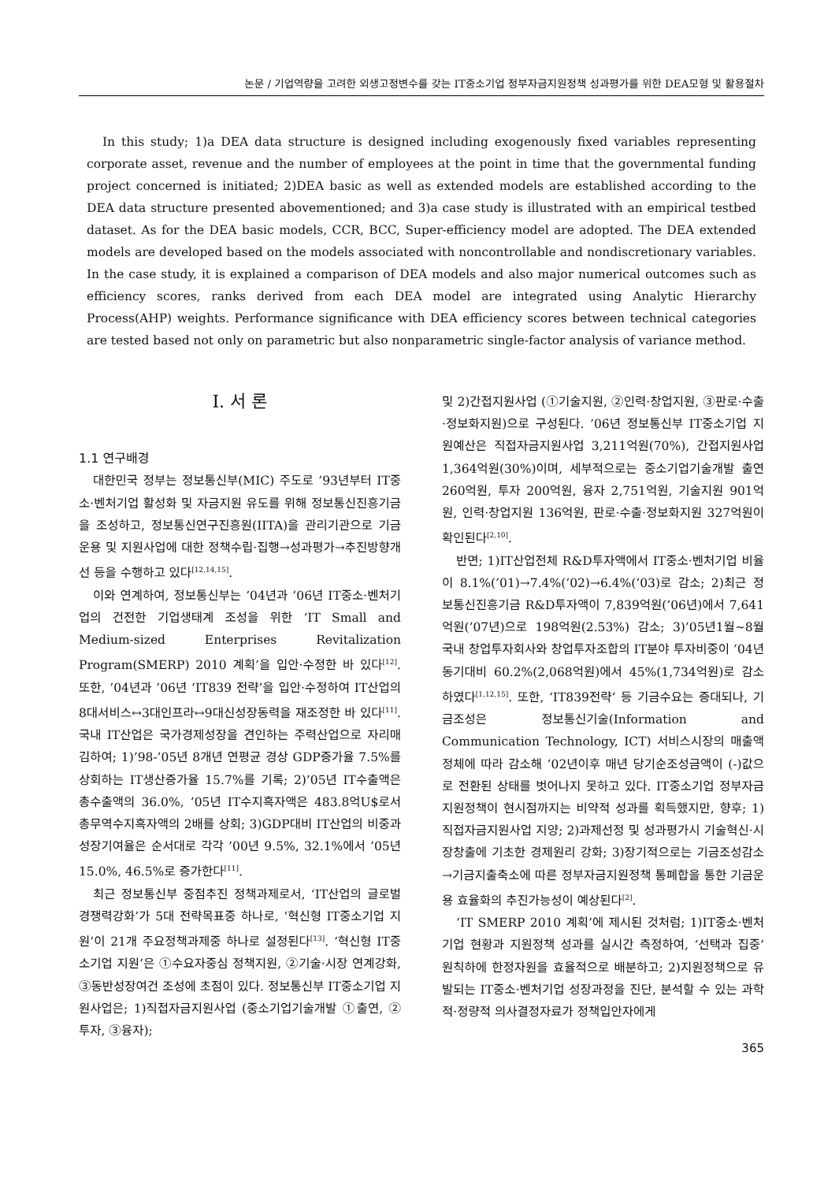논문 / 기업역량을 고려한 외생고정변수를 갖는 IT중소기업 정부자금지원정책 성과평가를 위한 DEA모형 및 활용절차
In this study; 1)a DEA data structure is designed including exogenously fixed variables representing corporate asset, revenue and the number of employees at the point in time that the governmental funding project concerned is initiated; 2)DEA basic as well as extended models are established according to the DEA data structure presented abovementioned; and 3)a case study is illustrated with an empirical testbed dataset. As for the DEA basic models, CCR, BCC, Super-efficiency model are adopted. The DEA extended models are developed based on the models associated with noncontrollable and nondiscretionary variables. In the case study, it is explained a comparison of DEA models and also major numerical outcomes such as efficiency scores, ranks derived from each DEA model are integrated using Analytic Hierarchy Process(AHP) weights. Performance significance with DEA efficiency scores between technical categories are tested based not only on parametric but also nonparametric single-factor analysis of variance method.
Ⅰ. 서 론
1.1 연구배경
대한민국 정부는 정보통신부(MIC) 주도로 ’93년부터 IT중소·벤처기업 활성화 및 자금지원 유도를 위해 정보통신진흥기금을 조성하고, 정보통신연구진흥원(IITA)을 관리기관으로 기금운용 및 지원사업에 대한 정책수립·집행→성과평가→추진방향개선 등을 수행하고 있다<sup>[12,14,15]</sup>.
이와 연계하여, 정보통신부는 ’04년과 ’06년 IT중소·벤처기업의 건전한 기업생태계 조성을 위한 ‘IT Small and Medium-sized Enterprises Revitalization Program(SMERP) 2010 계획’을 입안·수정한 바 있다<sup>[12]</sup>. 또한, ’04년과 ’06년 ‘IT839 전략’을 입안·수정하여 IT산업의 8대서비스↔3대인프라↔9대신성장동력을 재조정한 바 있다<sup>[11]</sup>. 국내 IT산업은 국가경제성장을 견인하는 주력산업으로 자리매김하여; 1)’98-’05년 8개년 연평균 경상 GDP증가율 7.5%를 상회하는 IT생산증가율 15.7%를 기록; 2)’05년 IT수출액은 총수출액의 36.0%, ’05년 IT수지흑자액은 483.8억U$로서 총무역수지흑자액의 2배를 상회; 3)GDP대비 IT산업의 비중과 성장기여율은 순서대로 각각 ’00년 9.5%, 32.1%에서 ’05년 15.0%, 46.5%로 증가한다<sup>[11]</sup>.
최근 정보통신부 중점추진 정책과제로서, ‘IT산업의 글로벌 경쟁력강화’가 5대 전략목표중 하나로, ‘혁신형 IT중소기업 지원’이 21개 주요정책과제중 하나로 설정된다<sup>[13]</sup>. ‘혁신형 IT중소기업 지원’은 ①수요자중심 정책지원, ②기술·시장 연계강화, ③동반성장여건 조성에 초점이 있다. 정보통신부 IT중소기업 지원사업은; 1)직접자금지원사업 (중소기업기술개발 ①출연, ②투자, ③융자);
및 2)간접지원사업 (①기술지원, ②인력·창업지원, ③판로·수출·정보화지원)으로 구성된다. ’06년 정보통신부 IT중소기업 지원예산은 직접자금지원사업 3,211억원(70%), 간접지원사업 1,364억원(30%)이며, 세부적으로는 중소기업기술개발 출연 260억원, 투자 200억원, 융자 2,751억원, 기술지원 901억원, 인력·창업지원 136억원, 판로·수출·정보화지원 327억원이 확인된다<sup>[2,10]</sup>.
반면; 1)IT산업전체 R&D투자액에서 IT중소·벤처기업 비율이 8.1%(’01)→7.4%(’02)→6.4%(’03)로 감소; 2)최근 정보통신진흥기금 R&D투자액이 7,839억원(’06년)에서 7,641억원(’07년)으로 198억원(2.53%) 감소; 3)’05년1월~8월 국내 창업투자회사와 창업투자조합의 IT분야 투자비중이 ’04년동기대비 60.2%(2,068억원)에서 45%(1,734억원)로 감소하였다<sup>[1,12,15]</sup>. 또한, ‘IT839전략’ 등 기금수요는 증대되나, 기금조성은 정보통신기술(Information and Communication Technology, ICT) 서비스시장의 매출액 정체에 따라 감소해 ’02년이후 매년 당기순조성금액이 (-)값으로 전환된 상태를 벗어나지 못하고 있다. IT중소기업 정부자금지원정책이 현시점까지는 비약적 성과를 획득했지만, 향후; 1)직접자금지원사업 지양; 2)과제선정 및 성과평가시 기술혁신·시장창출에 기초한 경제원리 강화; 3)장기적으로는 기금조성감소→기금지출축소에 따른 정부자금지원정책 통폐합을 통한 기금운용 효율화의 추진가능성이 예상된다<sup>[2]</sup>.
‘IT SMERP 2010 계획’에 제시된 것처럼; 1)IT중소·벤처기업 현황과 지원정책 성과를 실시간 측정하여, ‘선택과 집중’ 원칙하에 한정자원을 효율적으로 배분하고; 2)지원정책으로 유발되는 IT중소·벤처기업 성장과정을 진단, 분석할 수 있는 과학적·정량적 의사결정자료가 정책입안자에게
365